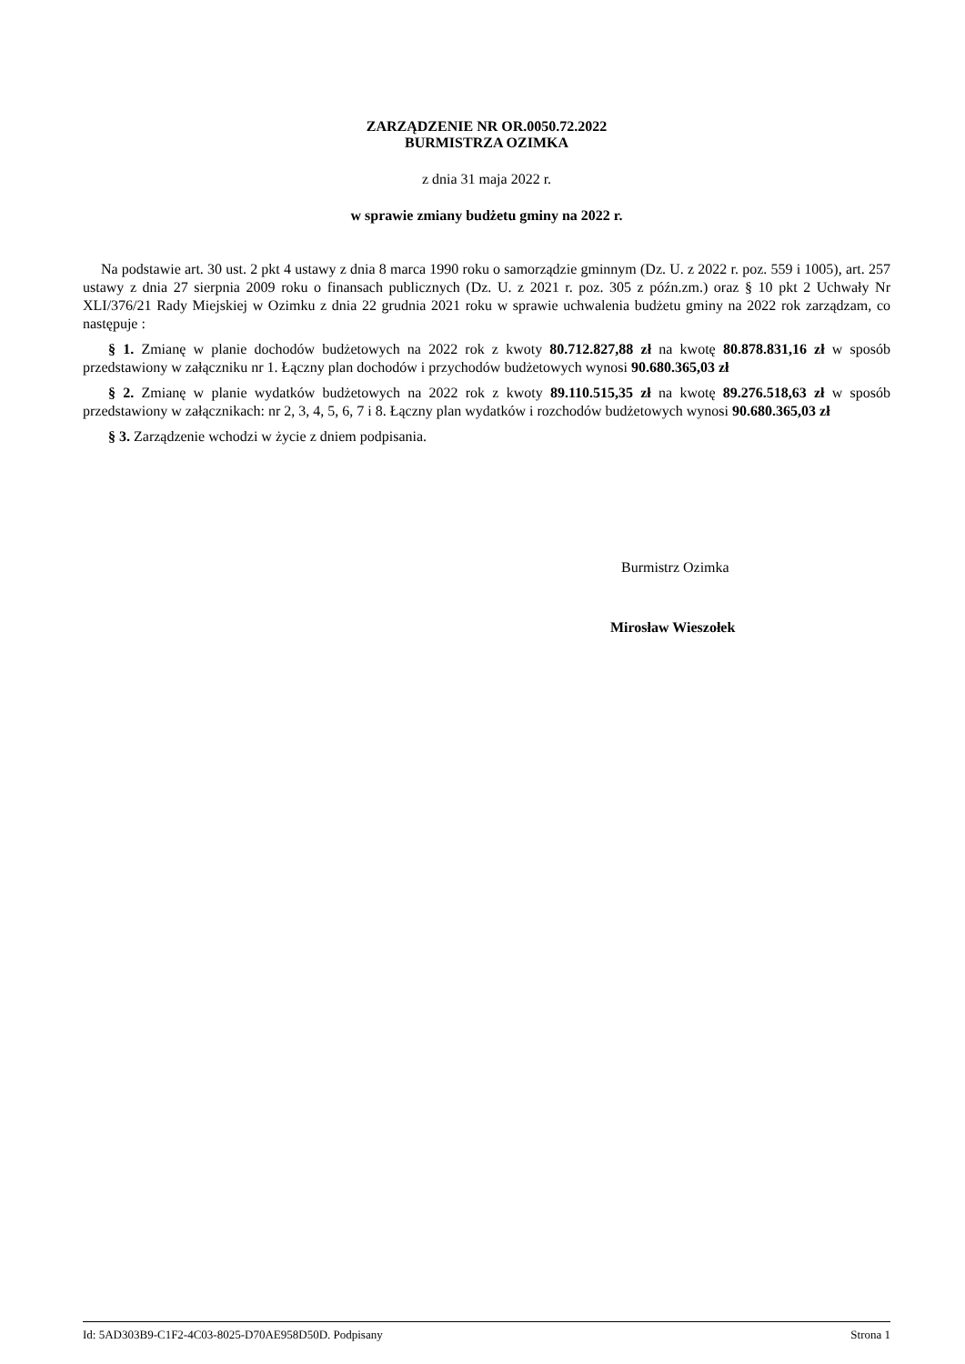ZARZĄDZENIE NR OR.0050.72.2022
BURMISTRZA OZIMKA
z dnia 31 maja 2022 r.
w sprawie zmiany budżetu gminy na 2022 r.
Na podstawie art. 30 ust. 2 pkt 4 ustawy z dnia 8 marca 1990 roku o samorządzie gminnym (Dz. U. z 2022 r. poz. 559 i 1005), art. 257 ustawy z dnia 27 sierpnia 2009 roku o finansach publicznych (Dz. U. z 2021 r. poz. 305 z późn.zm.) oraz § 10 pkt 2 Uchwały Nr XLI/376/21 Rady Miejskiej w Ozimku z dnia 22 grudnia 2021 roku w sprawie uchwalenia budżetu gminy na 2022 rok zarządzam, co następuje :
§ 1. Zmianę w planie dochodów budżetowych na 2022 rok z kwoty 80.712.827,88 zł na kwotę 80.878.831,16 zł w sposób przedstawiony w załączniku nr 1. Łączny plan dochodów i przychodów budżetowych wynosi 90.680.365,03 zł
§ 2. Zmianę w planie wydatków budżetowych na 2022 rok z kwoty 89.110.515,35 zł na kwotę 89.276.518,63 zł w sposób przedstawiony w załącznikach: nr 2, 3, 4, 5, 6, 7 i 8. Łączny plan wydatków i rozchodów budżetowych wynosi 90.680.365,03 zł
§ 3. Zarządzenie wchodzi w życie z dniem podpisania.
Burmistrz Ozimka
Mirosław Wieszołek
Id: 5AD303B9-C1F2-4C03-8025-D70AE958D50D. Podpisany Strona 1